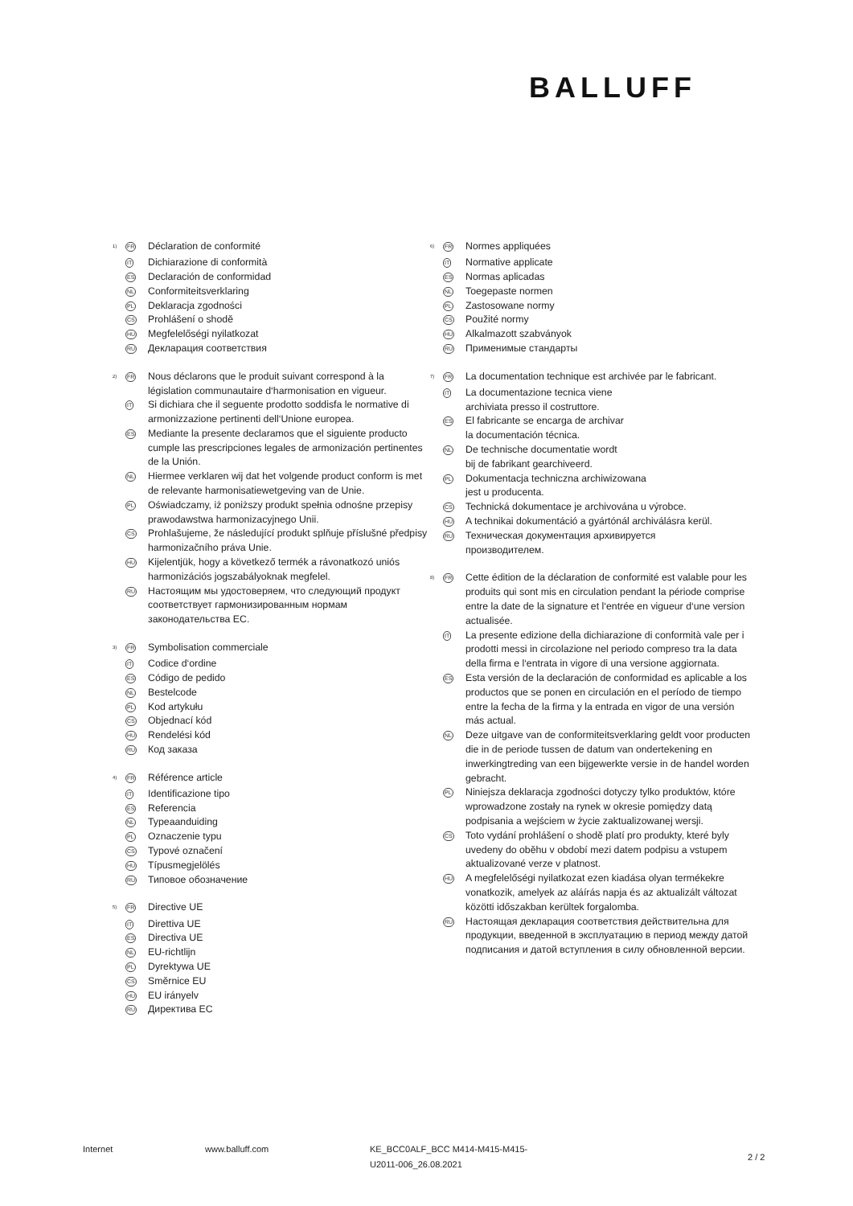BALLUFF
<sup>1)</sup>
FR
Déclaration de conformité
IT
Dichiarazione di conformità
ES
Declaración de conformidad
NL
Conformiteitsverklaring
PL
Deklaracja zgodności
CS
Prohlášení o shodě
HU
Megfelelőségi nyilatkozat
RU
Декларация соответствия
<sup>2)</sup>
FR
Nous déclarons que le produit suivant correspond à la législation communautaire d‘harmonisation en vigueur.
IT
Si dichiara che il seguente prodotto soddisfa le normative di armonizzazione pertinenti dell‘Unione europea.
ES
Mediante la presente declaramos que el siguiente producto cumple las prescripciones legales de armonización pertinentes de la Unión.
NL
Hiermee verklaren wij dat het volgende product conform is met de relevante harmonisatiewetgeving van de Unie.
PL
Oświadczamy, iż poniższy produkt spełnia odnośne przepisy prawodawstwa harmonizacyjnego Unii.
CS
Prohlašujeme, že následující produkt splňuje příslušné předpisy harmonizačního práva Unie.
HU
Kijelentjük, hogy a következő termék a rávonatkozó uniós harmonizációs jogszabályoknak megfelel.
RU
Настоящим мы удостоверяем, что следующий продукт соответствует гармонизированным нормам законодательства ЕС.
<sup>3)</sup>
FR
Symbolisation commerciale
IT
Codice d‘ordine
ES
Código de pedido
NL
Bestelcode
PL
Kod artykułu
CS
Objednací kód
HU
Rendelési kód
RU
Код заказа
<sup>4)</sup>
FR
Référence article
IT
Identificazione tipo
ES
Referencia
NL
Typeaanduiding
PL
Oznaczenie typu
CS
Typové označení
HU
Típusmegjelölés
RU
Типовое обозначение
<sup>5)</sup>
FR
Directive UE
IT
Direttiva UE
ES
Directiva UE
NL
EU-richtlijn
PL
Dyrektywa UE
CS
Směrnice EU
HU
EU irányelv
RU
Директива ЕС
<sup>6)</sup>
FR
Normes appliquées
IT
Normative applicate
ES
Normas aplicadas
NL
Toegepaste normen
PL
Zastosowane normy
CS
Použité normy
HU
Alkalmazott szabványok
RU
Применимые стандарты
<sup>7)</sup>
FR
La documentation technique est archivée par le fabricant.
IT
La documentazione tecnica viene
archiviata presso il costruttore.
ES
El fabricante se encarga de archivar
la documentación técnica.
NL
De technische documentatie wordt
bij de fabrikant gearchiveerd.
PL
Dokumentacja techniczna archiwizowana
jest u producenta.
CS
Technická dokumentace je archivována u výrobce.
HU
A technikai dokumentáció a gyártónál archiválásra kerül.
RU
Техническая документация архивируется
производителем.
<sup>8)</sup>
FR
Cette édition de la déclaration de conformité est valable pour les produits qui sont mis en circulation pendant la période comprise entre la date de la signature et l‘entrée en vigueur d‘une version actualisée.
IT
La presente edizione della dichiarazione di conformità vale per i prodotti messi in circolazione nel periodo compreso tra la data della firma e l‘entrata in vigore di una versione aggiornata.
ES
Esta versión de la declaración de conformidad es aplicable a los productos que se ponen en circulación en el período de tiempo entre la fecha de la firma y la entrada en vigor de una versión más actual.
NL
Deze uitgave van de conformiteitsverklaring geldt voor producten die in de periode tussen de datum van ondertekening en inwerkingtreding van een bijgewerkte versie in de handel worden gebracht.
PL
Niniejsza deklaracja zgodności dotyczy tylko produktów, które wprowadzone zostały na rynek w okresie pomiędzy datą podpisania a wejściem w życie zaktualizowanej wersji.
CS
Toto vydání prohlášení o shodě platí pro produkty, které byly uvedeny do oběhu v období mezi datem podpisu a vstupem aktualizované verze v platnost.
HU
A megfelelőségi nyilatkozat ezen kiadása olyan termékekre vonatkozik, amelyek az aláírás napja és az aktualizált változat közötti időszakban kerültek forgalomba.
RU
Настоящая декларация соответствия действительна для продукции, введенной в эксплуатацию в период между датой подписания и датой вступления в силу обновленной версии.
Internet www.balluff.com KE_BCC0ALF_BCC M414-M415-M415-
U2011-006_26.08.2021
2 / 2